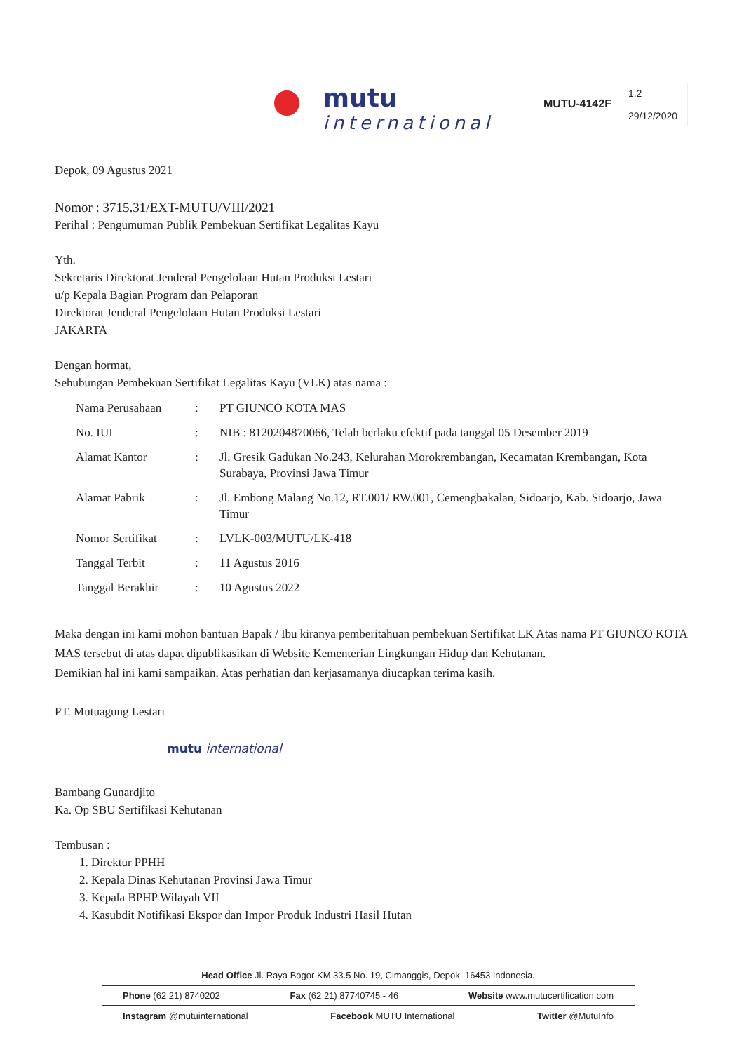mutu
international
MUTU-4142F
1.2
29/12/2020
Depok, 09 Agustus 2021
Nomor : 3715.31/EXT-MUTU/VIII/2021
Perihal : Pengumuman Publik Pembekuan Sertifikat Legalitas Kayu
Yth.
Sekretaris Direktorat Jenderal Pengelolaan Hutan Produksi Lestari
u/p Kepala Bagian Program dan Pelaporan
Direktorat Jenderal Pengelolaan Hutan Produksi Lestari
JAKARTA
Dengan hormat,
Sehubungan Pembekuan Sertifikat Legalitas Kayu (VLK) atas nama :
| Nama Perusahaan | : | PT GIUNCO KOTA MAS |
| No. IUI | : | NIB : 8120204870066, Telah berlaku efektif pada tanggal 05 Desember 2019 |
| Alamat Kantor | : | Jl. Gresik Gadukan No.243, Kelurahan Morokrembangan, Kecamatan Krembangan, Kota Surabaya, Provinsi Jawa Timur |
| Alamat Pabrik | : | Jl. Embong Malang No.12, RT.001/ RW.001, Cemengbakalan, Sidoarjo, Kab. Sidoarjo, Jawa Timur |
| Nomor Sertifikat | : | LVLK-003/MUTU/LK-418 |
| Tanggal Terbit | : | 11 Agustus 2016 |
| Tanggal Berakhir | : | 10 Agustus 2022 |
Maka dengan ini kami mohon bantuan Bapak / Ibu kiranya pemberitahuan pembekuan Sertifikat LK Atas nama PT GIUNCO KOTA MAS tersebut di atas dapat dipublikasikan di Website Kementerian Lingkungan Hidup dan Kehutanan.
Demikian hal ini kami sampaikan. Atas perhatian dan kerjasamanya diucapkan terima kasih.
PT. Mutuagung Lestari
mutu international
Bambang Gunardjito
Ka. Op SBU Sertifikasi Kehutanan
Tembusan :
1. Direktur PPHH
2. Kepala Dinas Kehutanan Provinsi Jawa Timur
3. Kepala BPHP Wilayah VII
4. Kasubdit Notifikasi Ekspor dan Impor Produk Industri Hasil Hutan
Head Office Jl. Raya Bogor KM 33.5 No. 19, Cimanggis, Depok. 16453 Indonesia.
Phone (62 21) 8740202 Fax (62 21) 87740745 - 46 Website www.mutucertification.com
Instagram @mutuinternational Facebook MUTU International Twitter @MutuInfo